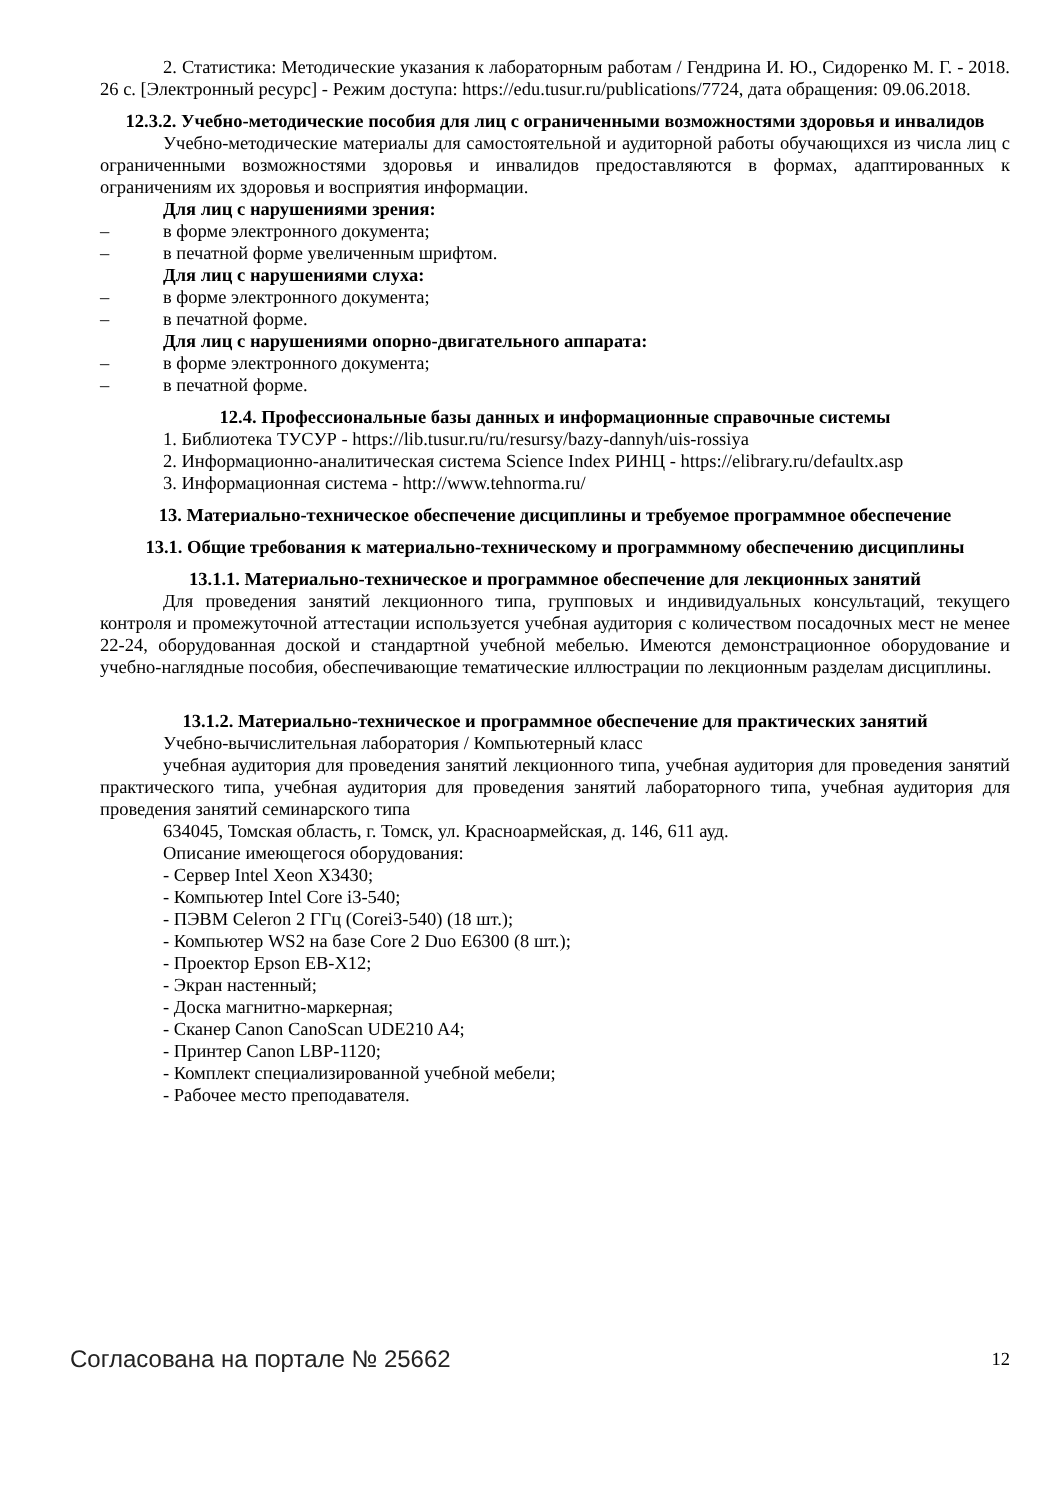2. Статистика: Методические указания к лабораторным работам / Гендрина И. Ю., Сидоренко М. Г. - 2018. 26 с. [Электронный ресурс] - Режим доступа: https://edu.tusur.ru/publications/7724, дата обращения: 09.06.2018.
12.3.2. Учебно-методические пособия для лиц с ограниченными возможностями здоровья и инвалидов
Учебно-методические материалы для самостоятельной и аудиторной работы обучающихся из числа лиц с ограниченными возможностями здоровья и инвалидов предоставляются в формах, адаптированных к ограничениям их здоровья и восприятия информации.
Для лиц с нарушениями зрения:
– в форме электронного документа;
– в печатной форме увеличенным шрифтом.
Для лиц с нарушениями слуха:
– в форме электронного документа;
– в печатной форме.
Для лиц с нарушениями опорно-двигательного аппарата:
– в форме электронного документа;
– в печатной форме.
12.4. Профессиональные базы данных и информационные справочные системы
1. Библиотека ТУСУР - https://lib.tusur.ru/ru/resursy/bazy-dannyh/uis-rossiya
2. Информационно-аналитическая система Science Index РИНЦ - https://elibrary.ru/defaultx.asp
3. Информационная система - http://www.tehnorma.ru/
13. Материально-техническое обеспечение дисциплины и требуемое программное обеспечение
13.1. Общие требования к материально-техническому и программному обеспечению дисциплины
13.1.1. Материально-техническое и программное обеспечение для лекционных занятий
Для проведения занятий лекционного типа, групповых и индивидуальных консультаций, текущего контроля и промежуточной аттестации используется учебная аудитория с количеством посадочных мест не менее 22-24, оборудованная доской и стандартной учебной мебелью. Имеются демонстрационное оборудование и учебно-наглядные пособия, обеспечивающие тематические иллюстрации по лекционным разделам дисциплины.
13.1.2. Материально-техническое и программное обеспечение для практических занятий
Учебно-вычислительная лаборатория / Компьютерный класс
учебная аудитория для проведения занятий лекционного типа, учебная аудитория для проведения занятий практического типа, учебная аудитория для проведения занятий лабораторного типа, учебная аудитория для проведения занятий семинарского типа
634045, Томская область, г. Томск, ул. Красноармейская, д. 146, 611 ауд.
Описание имеющегося оборудования:
- Сервер Intel Xeon X3430;
- Компьютер Intel Core i3-540;
- ПЭВМ Celeron 2 ГГц (Corei3-540) (18 шт.);
- Компьютер WS2 на базе Core 2 Duo E6300 (8 шт.);
- Проектор Epson EB-X12;
- Экран настенный;
- Доска магнитно-маркерная;
- Сканер Canon CanoScan UDE210 A4;
- Принтер Canon LBP-1120;
- Комплект специализированной учебной мебели;
- Рабочее место преподавателя.
Согласована на портале № 25662 12